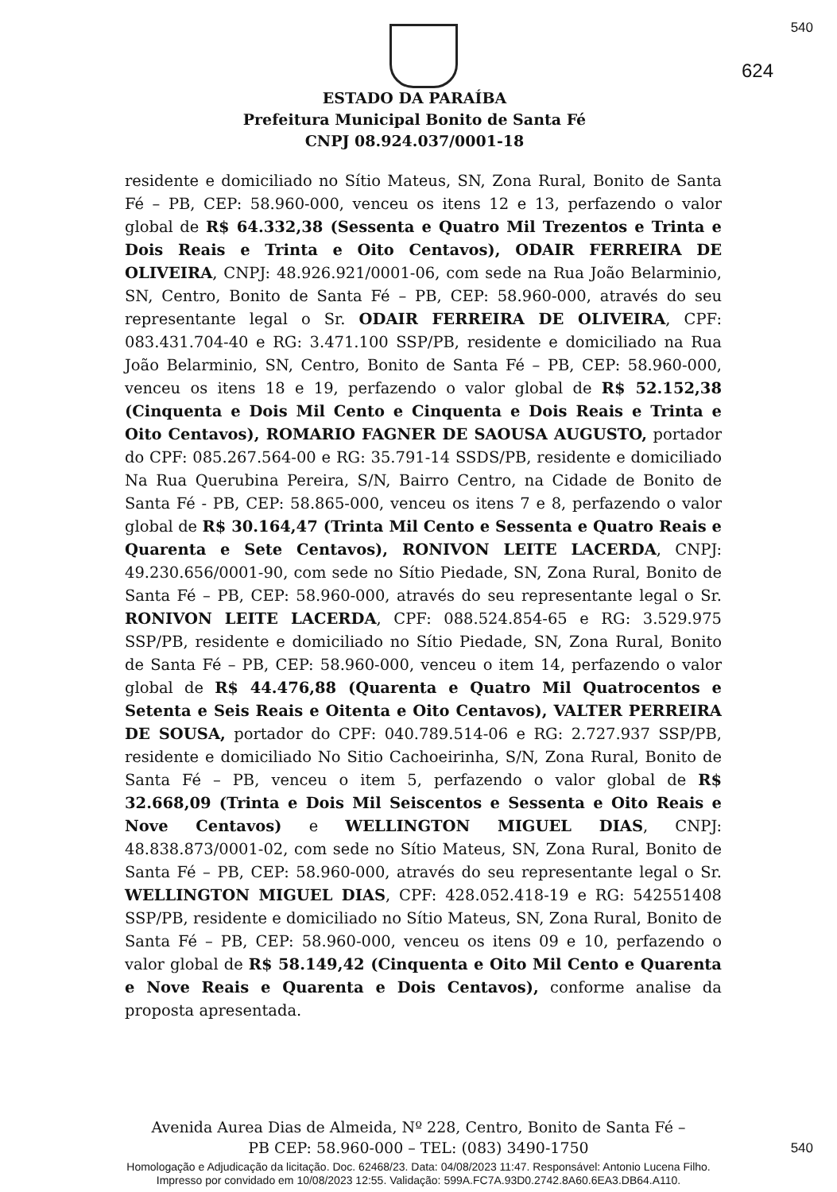540
624
ESTADO DA PARAÍBA
Prefeitura Municipal Bonito de Santa Fé
CNPJ 08.924.037/0001-18
residente e domiciliado no Sítio Mateus, SN, Zona Rural, Bonito de Santa Fé – PB, CEP: 58.960-000, venceu os itens 12 e 13, perfazendo o valor global de R$ 64.332,38 (Sessenta e Quatro Mil Trezentos e Trinta e Dois Reais e Trinta e Oito Centavos), ODAIR FERREIRA DE OLIVEIRA, CNPJ: 48.926.921/0001-06, com sede na Rua João Belarminio, SN, Centro, Bonito de Santa Fé – PB, CEP: 58.960-000, através do seu representante legal o Sr. ODAIR FERREIRA DE OLIVEIRA, CPF: 083.431.704-40 e RG: 3.471.100 SSP/PB, residente e domiciliado na Rua João Belarminio, SN, Centro, Bonito de Santa Fé – PB, CEP: 58.960-000, venceu os itens 18 e 19, perfazendo o valor global de R$ 52.152,38 (Cinquenta e Dois Mil Cento e Cinquenta e Dois Reais e Trinta e Oito Centavos), ROMARIO FAGNER DE SAOUSA AUGUSTO, portador do CPF: 085.267.564-00 e RG: 35.791-14 SSDS/PB, residente e domiciliado Na Rua Querubina Pereira, S/N, Bairro Centro, na Cidade de Bonito de Santa Fé - PB, CEP: 58.865-000, venceu os itens 7 e 8, perfazendo o valor global de R$ 30.164,47 (Trinta Mil Cento e Sessenta e Quatro Reais e Quarenta e Sete Centavos), RONIVON LEITE LACERDA, CNPJ: 49.230.656/0001-90, com sede no Sítio Piedade, SN, Zona Rural, Bonito de Santa Fé – PB, CEP: 58.960-000, através do seu representante legal o Sr. RONIVON LEITE LACERDA, CPF: 088.524.854-65 e RG: 3.529.975 SSP/PB, residente e domiciliado no Sítio Piedade, SN, Zona Rural, Bonito de Santa Fé – PB, CEP: 58.960-000, venceu o item 14, perfazendo o valor global de R$ 44.476,88 (Quarenta e Quatro Mil Quatrocentos e Setenta e Seis Reais e Oitenta e Oito Centavos), VALTER PERREIRA DE SOUSA, portador do CPF: 040.789.514-06 e RG: 2.727.937 SSP/PB, residente e domiciliado No Sitio Cachoeirinha, S/N, Zona Rural, Bonito de Santa Fé – PB, venceu o item 5, perfazendo o valor global de R$ 32.668,09 (Trinta e Dois Mil Seiscentos e Sessenta e Oito Reais e Nove Centavos) e WELLINGTON MIGUEL DIAS, CNPJ: 48.838.873/0001-02, com sede no Sítio Mateus, SN, Zona Rural, Bonito de Santa Fé – PB, CEP: 58.960-000, através do seu representante legal o Sr. WELLINGTON MIGUEL DIAS, CPF: 428.052.418-19 e RG: 542551408 SSP/PB, residente e domiciliado no Sítio Mateus, SN, Zona Rural, Bonito de Santa Fé – PB, CEP: 58.960-000, venceu os itens 09 e 10, perfazendo o valor global de R$ 58.149,42 (Cinquenta e Oito Mil Cento e Quarenta e Nove Reais e Quarenta e Dois Centavos), conforme analise da proposta apresentada.
Avenida Aurea Dias de Almeida, Nº 228, Centro, Bonito de Santa Fé –
PB CEP: 58.960-000 – TEL: (083) 3490-1750
540
Homologação e Adjudicação da licitação. Doc. 62468/23. Data: 04/08/2023 11:47. Responsável: Antonio Lucena Filho.
Impresso por convidado em 10/08/2023 12:55. Validação: 599A.FC7A.93D0.2742.8A60.6EA3.DB64.A110.